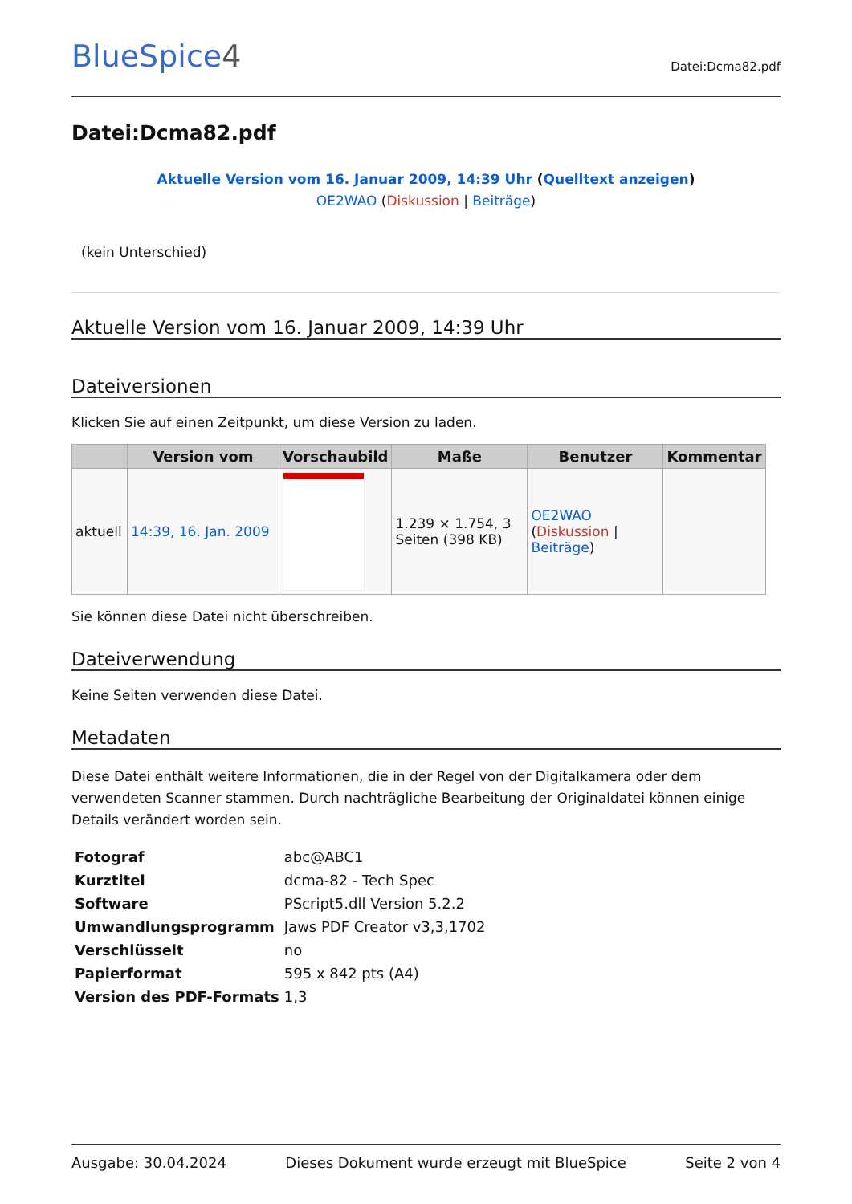BlueSpice4
Datei:Dcma82.pdf
Datei:Dcma82.pdf
Aktuelle Version vom 16. Januar 2009, 14:39 Uhr (Quelltext anzeigen)
OE2WAO (Diskussion | Beiträge)
(kein Unterschied)
Aktuelle Version vom 16. Januar 2009, 14:39 Uhr
Dateiversionen
Klicken Sie auf einen Zeitpunkt, um diese Version zu laden.
| | Version vom | Vorschaubild | Maße | Benutzer | Kommentar |
| --- | --- | --- | --- | --- | --- |
| aktuell | 14:39, 16. Jan. 2009 | | 1.239 × 1.754, 3 Seiten (398 KB) | OE2WAO ( Diskussion / Beiträge ) | |
Sie können diese Datei nicht überschreiben.
Dateiverwendung
Keine Seiten verwenden diese Datei.
Metadaten
Diese Datei enthält weitere Informationen, die in der Regel von der Digitalkamera oder dem verwendeten Scanner stammen. Durch nachträgliche Bearbeitung der Originaldatei können einige Details verändert worden sein.
| Fotograf | abc@ABC1 |
| Kurztitel | dcma-82 - Tech Spec |
| Software | PScript5.dll Version 5.2.2 |
| Umwandlungsprogramm | Jaws PDF Creator v3,3,1702 |
| Verschlüsselt | no |
| Papierformat | 595 x 842 pts (A4) |
| Version des PDF-Formats | 1,3 |
Ausgabe: 30.04.2024 Dieses Dokument wurde erzeugt mit BlueSpice Seite 2 von 4